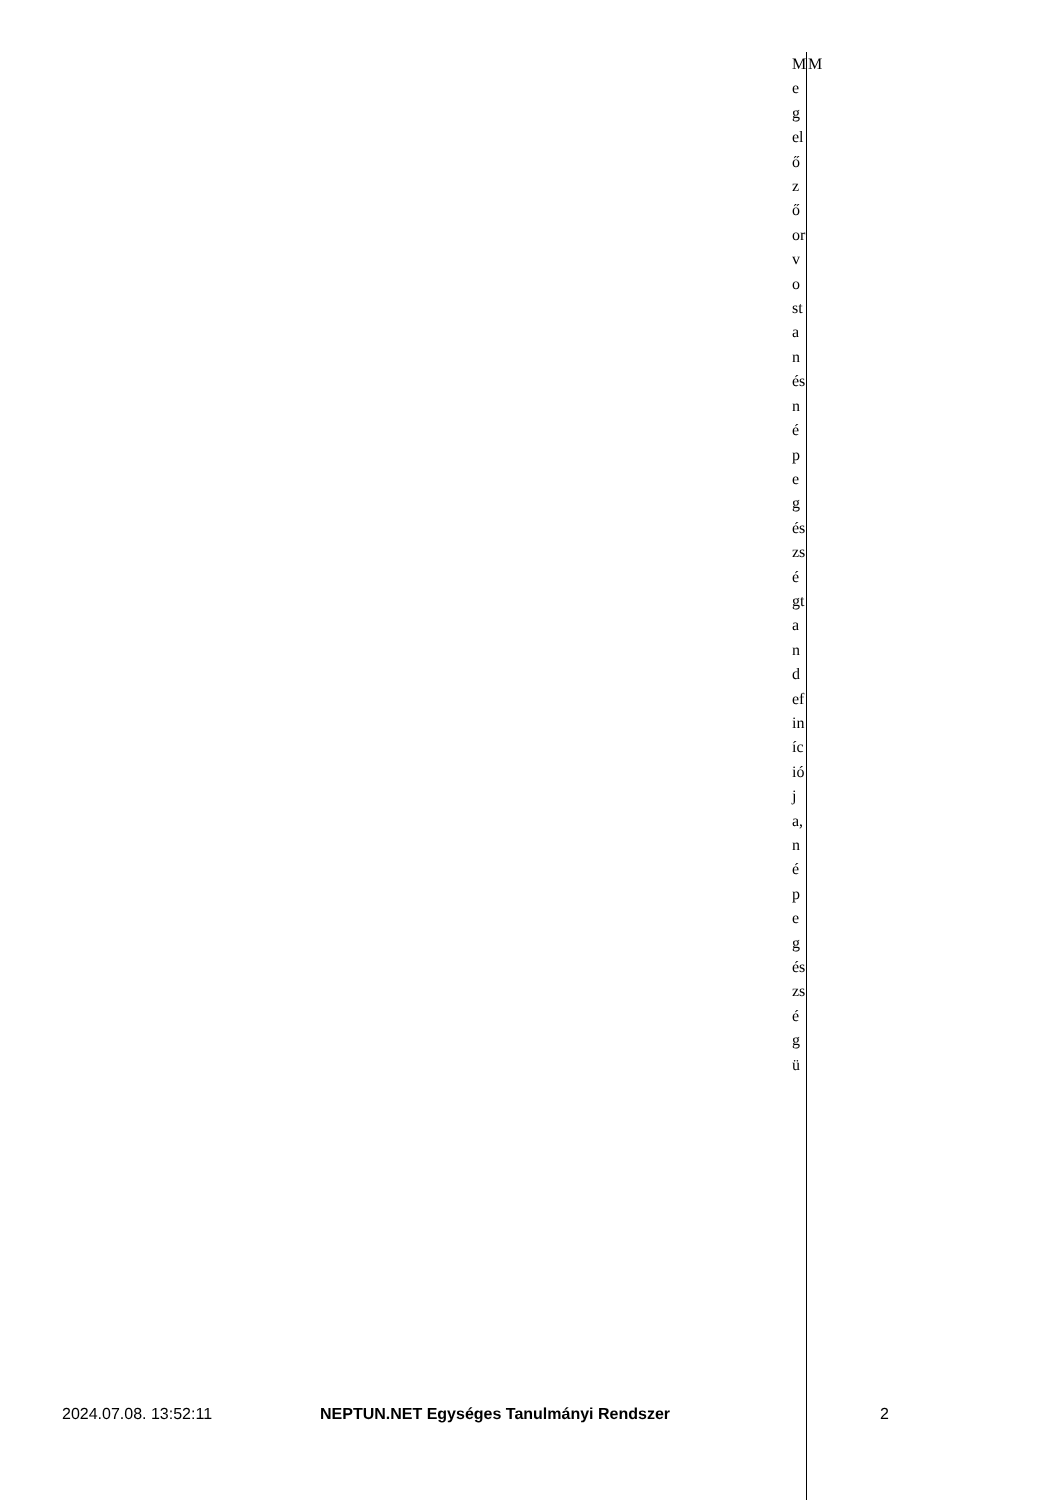Megelőző orvostan és népegészségtan definíciója, népegészségü
M
2024.07.08. 13:52:11 NEPTUN.NET Egységes Tanulmányi Rendszer 2